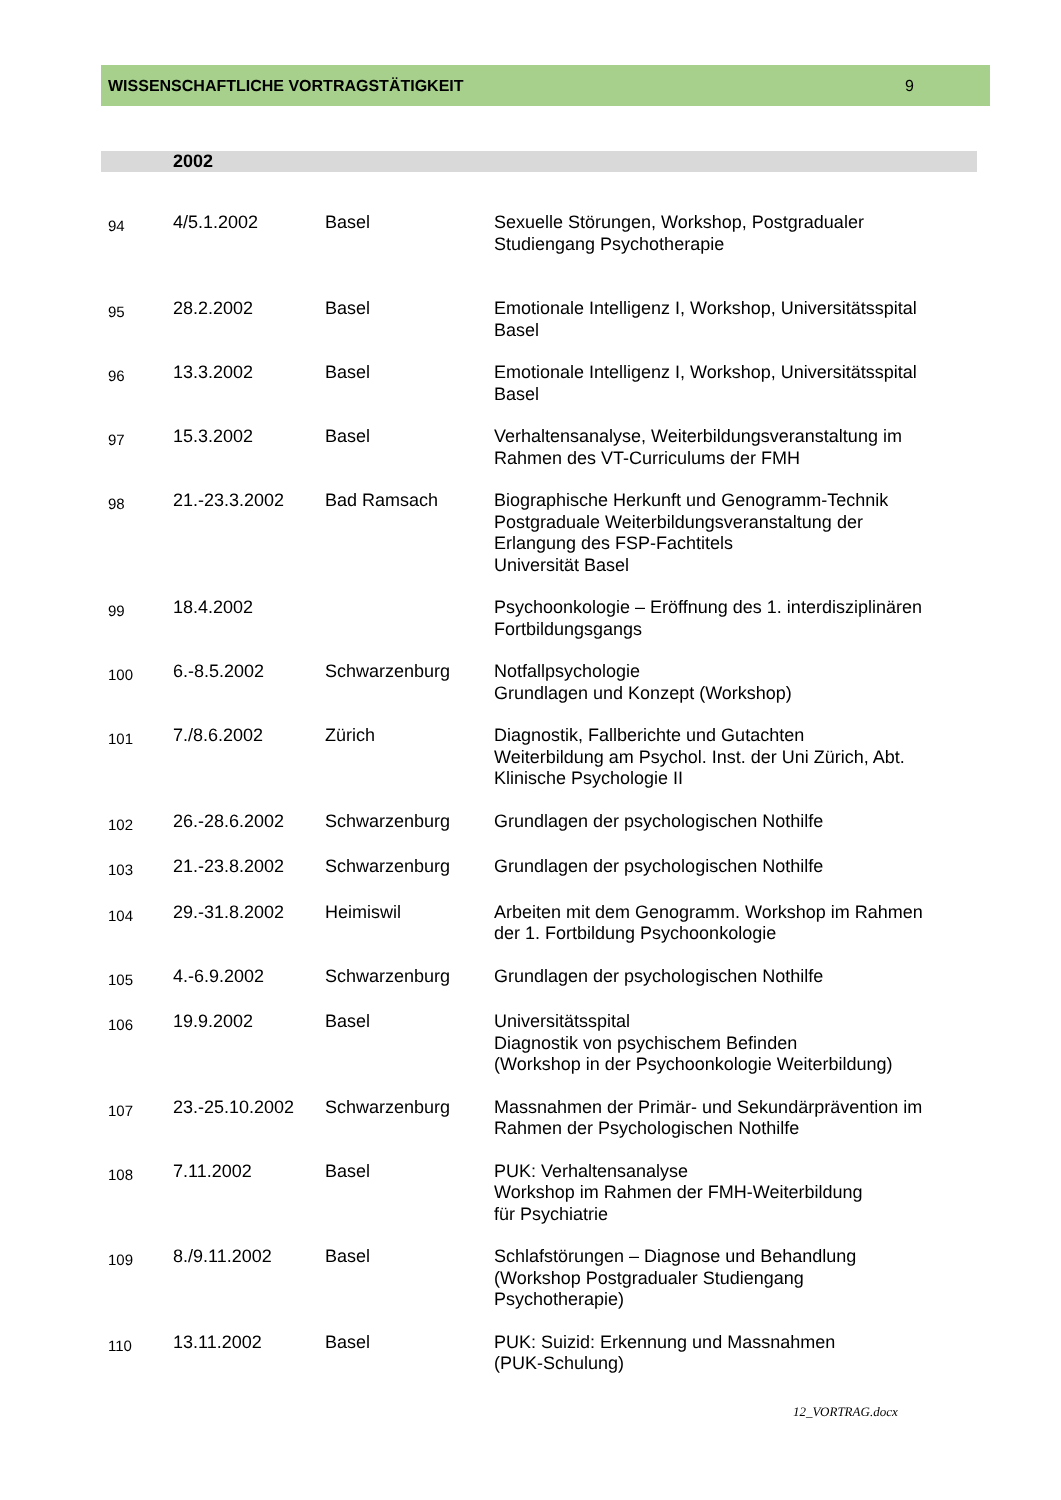WISSENSCHAFTLICHE VORTRAGSTÄTIGKEIT 9
2002
| 94 | 4/5.1.2002 | Basel | Sexuelle Störungen, Workshop, Postgradualer Studiengang Psychotherapie |
| 95 | 28.2.2002 | Basel | Emotionale Intelligenz I, Workshop, Universitätsspital Basel |
| 96 | 13.3.2002 | Basel | Emotionale Intelligenz I, Workshop, Universitätsspital Basel |
| 97 | 15.3.2002 | Basel | Verhaltensanalyse, Weiterbildungsveranstaltung im Rahmen des VT-Curriculums der FMH |
| 98 | 21.-23.3.2002 | Bad Ramsach | Biographische Herkunft und Genogramm-Technik Postgraduale Weiterbildungsveranstaltung der Erlangung des FSP-Fachtitels Universität Basel |
| 99 | 18.4.2002 | | Psychoonkologie – Eröffnung des 1. interdisziplinären Fortbildungsgangs |
| 100 | 6.-8.5.2002 | Schwarzenburg | Notfallpsychologie Grundlagen und Konzept (Workshop) |
| 101 | 7./8.6.2002 | Zürich | Diagnostik, Fallberichte und Gutachten Weiterbildung am Psychol. Inst. der Uni Zürich, Abt. Klinische Psychologie II |
| 102 | 26.-28.6.2002 | Schwarzenburg | Grundlagen der psychologischen Nothilfe |
| 103 | 21.-23.8.2002 | Schwarzenburg | Grundlagen der psychologischen Nothilfe |
| 104 | 29.-31.8.2002 | Heimiswil | Arbeiten mit dem Genogramm. Workshop im Rahmen der 1. Fortbildung Psychoonkologie |
| 105 | 4.-6.9.2002 | Schwarzenburg | Grundlagen der psychologischen Nothilfe |
| 106 | 19.9.2002 | Basel | Universitätsspital Diagnostik von psychischem Befinden (Workshop in der Psychoonkologie Weiterbildung) |
| 107 | 23.-25.10.2002 | Schwarzenburg | Massnahmen der Primär- und Sekundärprävention im Rahmen der Psychologischen Nothilfe |
| 108 | 7.11.2002 | Basel | PUK: Verhaltensanalyse Workshop im Rahmen der FMH-Weiterbildung für Psychiatrie |
| 109 | 8./9.11.2002 | Basel | Schlafstörungen – Diagnose und Behandlung (Workshop Postgradualer Studiengang Psychotherapie) |
| 110 | 13.11.2002 | Basel | PUK: Suizid: Erkennung und Massnahmen (PUK-Schulung) |
12_VORTRAG.docx